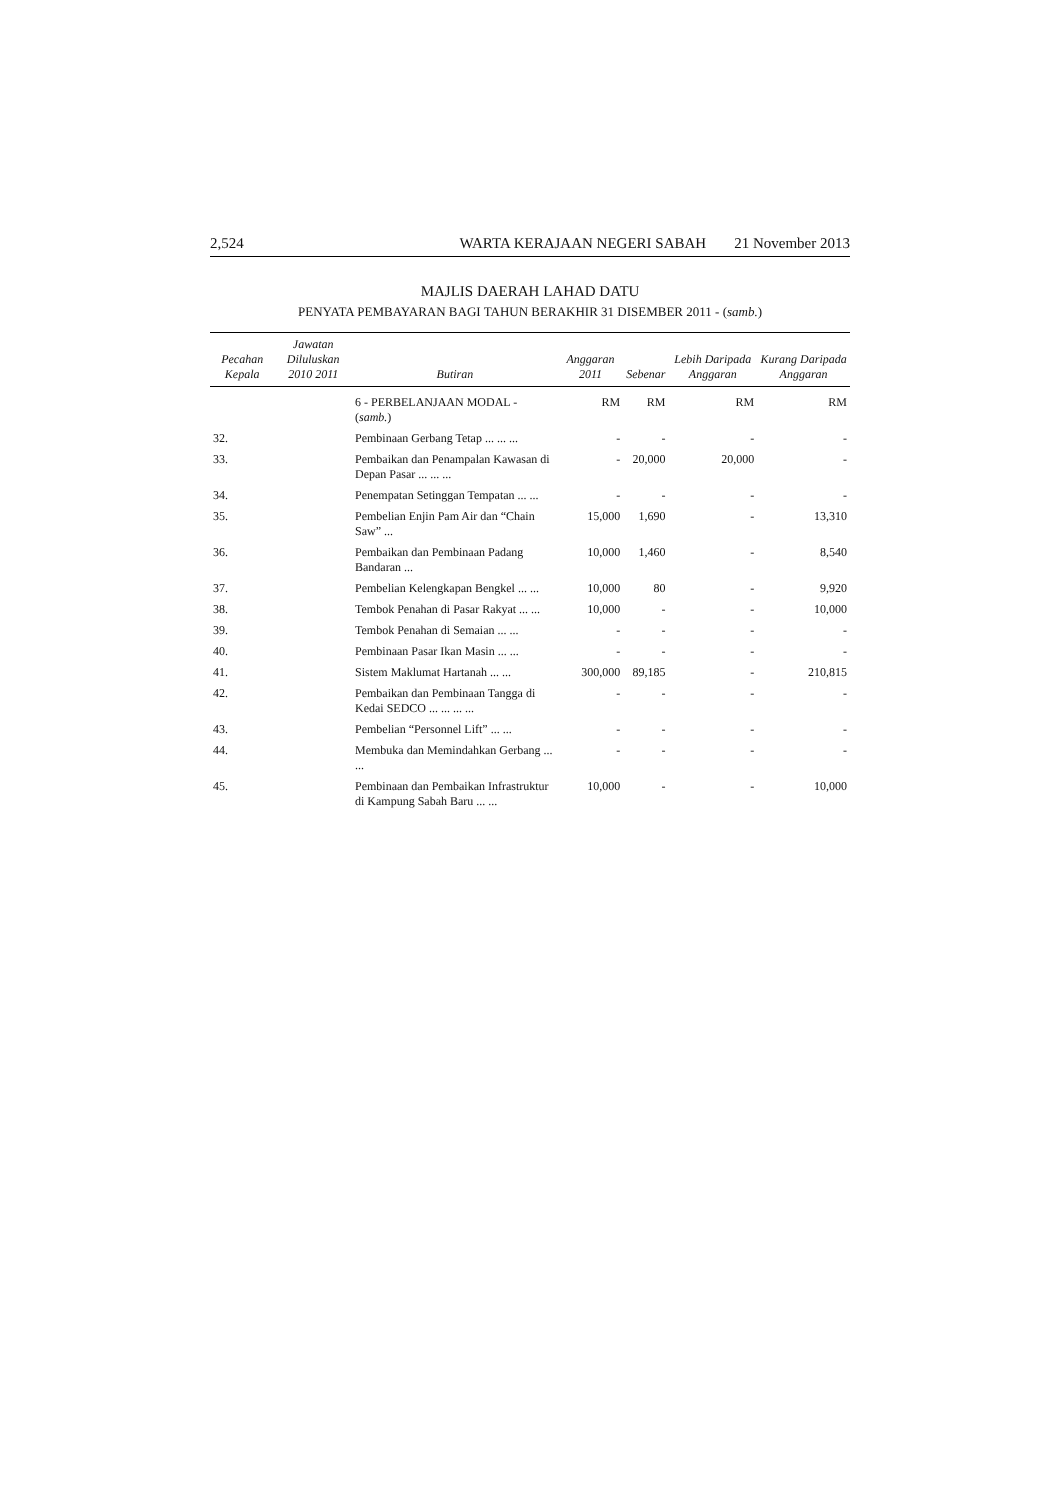2,524 WARTA KERAJAAN NEGERI SABAH 21 November 2013
MAJLIS DAERAH LAHAD DATU
PENYATA PEMBAYARAN BAGI TAHUN BERAKHIR 31 DISEMBER 2011 - (samb.)
| Pecahan Kepala | Jawatan Diluluskan 2010 2011 | Butiran | Anggaran 2011 | Sebenar | Lebih Daripada Anggaran | Kurang Daripada Anggaran |
| --- | --- | --- | --- | --- | --- | --- |
| | | 6 - PERBELANJAAN MODAL - ( samb. ) | RM | RM | RM | RM |
| 32. | | Pembinaan Gerbang Tetap ... ... ... | - | - | - | - |
| 33. | | Pembaikan dan Penampalan Kawasan di Depan Pasar ... ... ... | - | 20,000 | 20,000 | - |
| 34. | | Penempatan Setinggan Tempatan ... ... | - | - | - | - |
| 35. | | Pembelian Enjin Pam Air dan “Chain Saw” ... | 15,000 | 1,690 | - | 13,310 |
| 36. | | Pembaikan dan Pembinaan Padang Bandaran ... | 10,000 | 1,460 | - | 8,540 |
| 37. | | Pembelian Kelengkapan Bengkel ... ... | 10,000 | 80 | - | 9,920 |
| 38. | | Tembok Penahan di Pasar Rakyat ... ... | 10,000 | - | - | 10,000 |
| 39. | | Tembok Penahan di Semaian ... ... | - | - | - | - |
| 40. | | Pembinaan Pasar Ikan Masin ... ... | - | - | - | - |
| 41. | | Sistem Maklumat Hartanah ... ... | 300,000 | 89,185 | - | 210,815 |
| 42. | | Pembaikan dan Pembinaan Tangga di Kedai SEDCO ... ... ... ... | - | - | - | - |
| 43. | | Pembelian “Personnel Lift” ... ... | - | - | - | - |
| 44. | | Membuka dan Memindahkan Gerbang ... ... | - | - | - | - |
| 45. | | Pembinaan dan Pembaikan Infrastruktur di Kampung Sabah Baru ... ... | 10,000 | - | - | 10,000 |